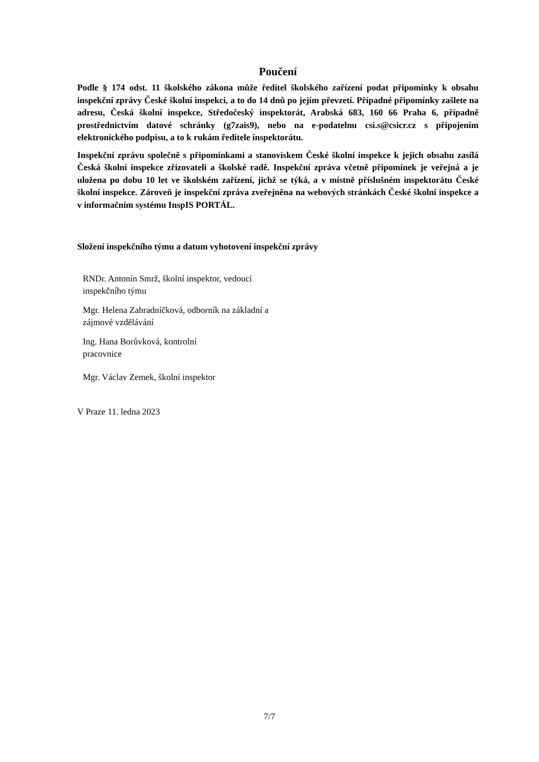Poučení
Podle § 174 odst. 11 školského zákona může ředitel školského zařízení podat připomínky k obsahu inspekční zprávy České školní inspekci, a to do 14 dnů po jejím převzetí. Případné připomínky zašlete na adresu, Česká školní inspekce, Středočeský inspektorát, Arabská 683, 160 66 Praha 6, případně prostřednictvím datové schránky (g7zais9), nebo na e-podatelnu csi.s@csicr.cz s připojením elektronického podpisu, a to k rukám ředitele inspektorátu.
Inspekční zprávu společně s připomínkami a stanoviskem České školní inspekce k jejich obsahu zasílá Česká školní inspekce zřizovateli a školské radě. Inspekční zpráva včetně připomínek je veřejná a je uložena po dobu 10 let ve školském zařízení, jichž se týká, a v místně příslušném inspektorátu České školní inspekce. Zároveň je inspekční zpráva zveřejněna na webových stránkách České školní inspekce a v informačním systému InspIS PORTÁL.
Složení inspekčního týmu a datum vyhotovení inspekční zprávy
RNDr. Antonín Smrž, školní inspektor, vedoucí inspekčního týmu
Mgr. Helena Zahradníčková, odborník na základní a zájmové vzdělávání
Ing. Hana Borůvková, kontrolní pracovnice
Mgr. Václav Zemek, školní inspektor
V Praze 11. ledna 2023
7/7